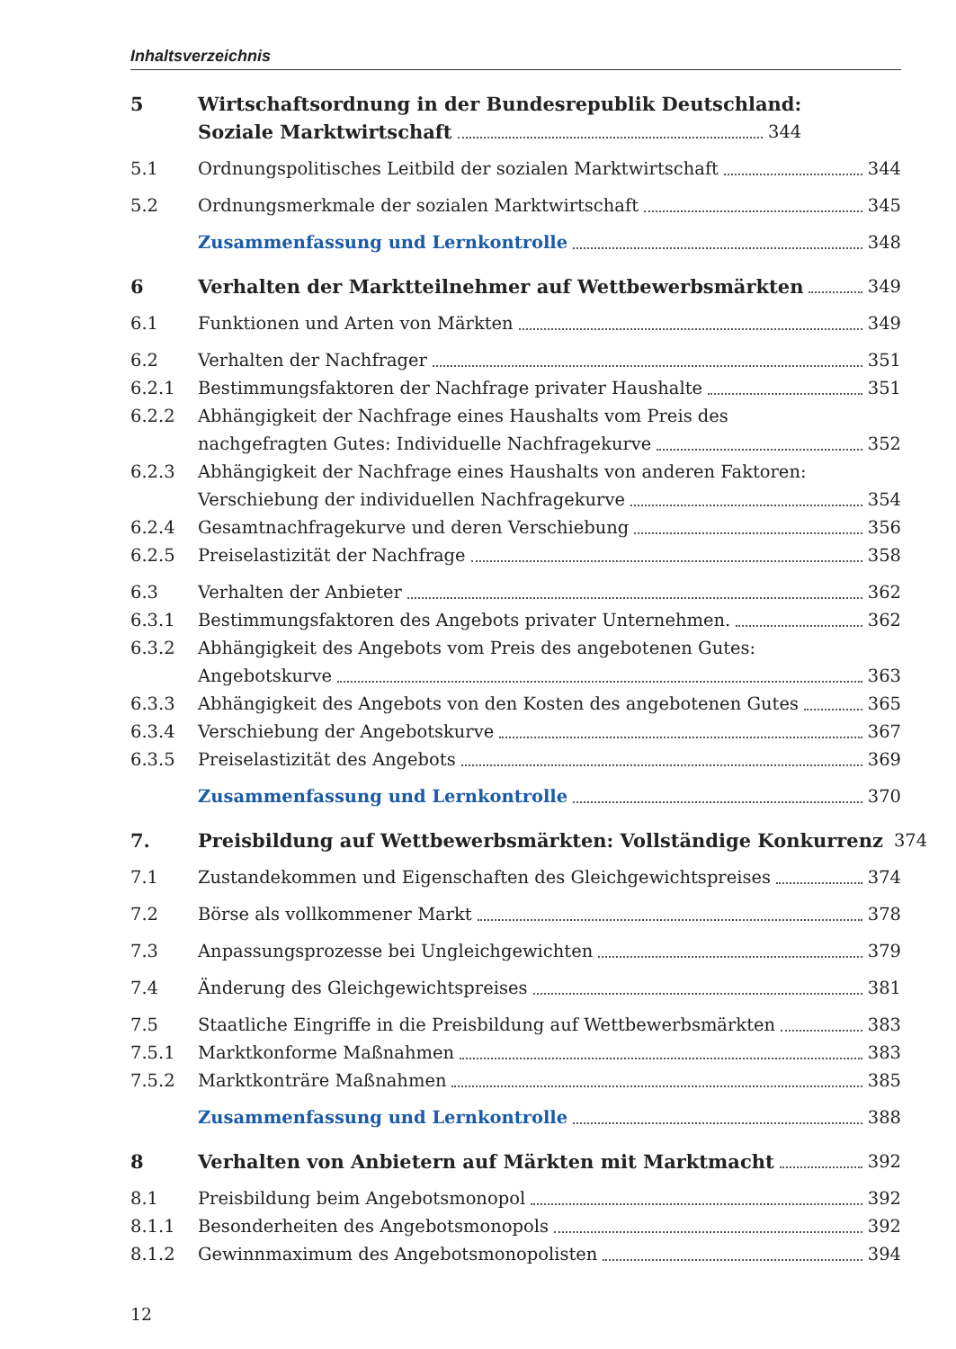Inhaltsverzeichnis
5 Wirtschaftsordnung in der Bundesrepublik Deutschland:
Soziale Marktwirtschaft 344
5.1 Ordnungspolitisches Leitbild der sozialen Marktwirtschaft 344
5.2 Ordnungsmerkmale der sozialen Marktwirtschaft 345
Zusammenfassung und Lernkontrolle 348
6 Verhalten der Marktteilnehmer auf Wettbewerbsmärkten 349
6.1 Funktionen und Arten von Märkten 349
6.2 Verhalten der Nachfrager 351
6.2.1 Bestimmungsfaktoren der Nachfrage privater Haushalte 351
6.2.2 Abhängigkeit der Nachfrage eines Haushalts vom Preis des
nachgefragten Gutes: Individuelle Nachfragekurve 352
6.2.3 Abhängigkeit der Nachfrage eines Haushalts von anderen Faktoren:
Verschiebung der individuellen Nachfragekurve 354
6.2.4 Gesamtnachfragekurve und deren Verschiebung 356
6.2.5 Preiselastizität der Nachfrage 358
6.3 Verhalten der Anbieter 362
6.3.1 Bestimmungsfaktoren des Angebots privater Unternehmen. 362
6.3.2 Abhängigkeit des Angebots vom Preis des angebotenen Gutes:
Angebotskurve 363
6.3.3 Abhängigkeit des Angebots von den Kosten des angebotenen Gutes 365
6.3.4 Verschiebung der Angebotskurve 367
6.3.5 Preiselastizität des Angebots 369
Zusammenfassung und Lernkontrolle 370
7. Preisbildung auf Wettbewerbsmärkten: Vollständige Konkurrenz 374
7.1 Zustandekommen und Eigenschaften des Gleichgewichtspreises 374
7.2 Börse als vollkommener Markt 378
7.3 Anpassungsprozesse bei Ungleichgewichten 379
7.4 Änderung des Gleichgewichtspreises 381
7.5 Staatliche Eingriffe in die Preisbildung auf Wettbewerbsmärkten 383
7.5.1 Marktkonforme Maßnahmen 383
7.5.2 Marktkonträre Maßnahmen 385
Zusammenfassung und Lernkontrolle 388
8 Verhalten von Anbietern auf Märkten mit Marktmacht 392
8.1 Preisbildung beim Angebotsmonopol 392
8.1.1 Besonderheiten des Angebotsmonopols 392
8.1.2 Gewinnmaximum des Angebotsmonopolisten 394
12